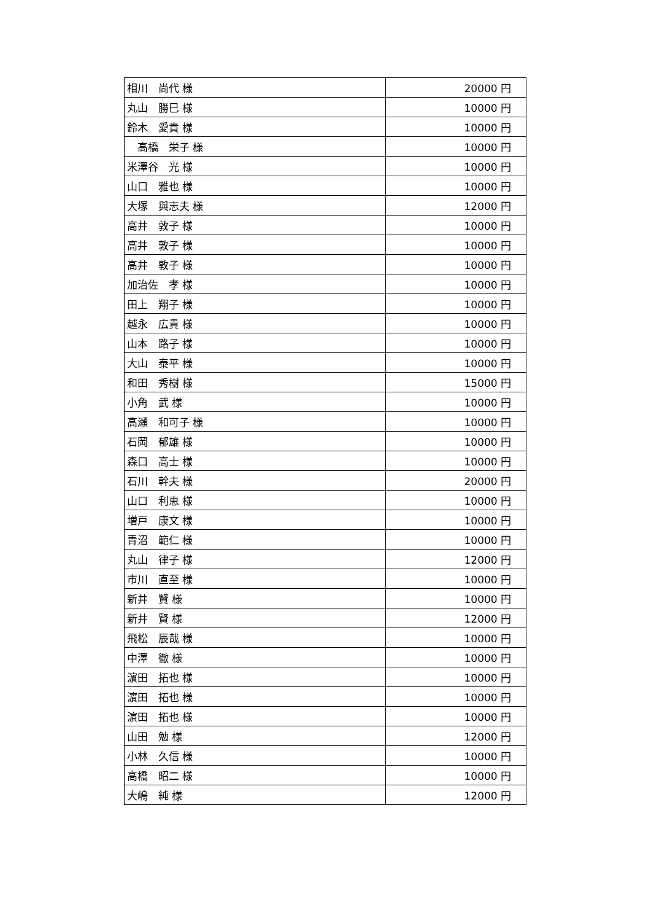| 相川 尚代 様 | 20000 円 |
| 丸山 勝巳 様 | 10000 円 |
| 鈴木 愛貴 様 | 10000 円 |
| 高橋 栄子 様 | 10000 円 |
| 米澤谷 光 様 | 10000 円 |
| 山口 雅也 様 | 10000 円 |
| 大塚 與志夫 様 | 12000 円 |
| 高井 敦子 様 | 10000 円 |
| 高井 敦子 様 | 10000 円 |
| 高井 敦子 様 | 10000 円 |
| 加治佐 孝 様 | 10000 円 |
| 田上 翔子 様 | 10000 円 |
| 越永 広貴 様 | 10000 円 |
| 山本 路子 様 | 10000 円 |
| 大山 泰平 様 | 10000 円 |
| 和田 秀樹 様 | 15000 円 |
| 小角 武 様 | 10000 円 |
| 高瀬 和可子 様 | 10000 円 |
| 石岡 郁雄 様 | 10000 円 |
| 森口 高士 様 | 10000 円 |
| 石川 幹夫 様 | 20000 円 |
| 山口 利恵 様 | 10000 円 |
| 増戸 康文 様 | 10000 円 |
| 青沼 範仁 様 | 10000 円 |
| 丸山 律子 様 | 12000 円 |
| 市川 直至 様 | 10000 円 |
| 新井 賢 様 | 10000 円 |
| 新井 賢 様 | 12000 円 |
| 飛松 辰哉 様 | 10000 円 |
| 中澤 徹 様 | 10000 円 |
| 濵田 拓也 様 | 10000 円 |
| 濵田 拓也 様 | 10000 円 |
| 濵田 拓也 様 | 10000 円 |
| 山田 勉 様 | 12000 円 |
| 小林 久信 様 | 10000 円 |
| 高橋 昭二 様 | 10000 円 |
| 大嶋 純 様 | 12000 円 |